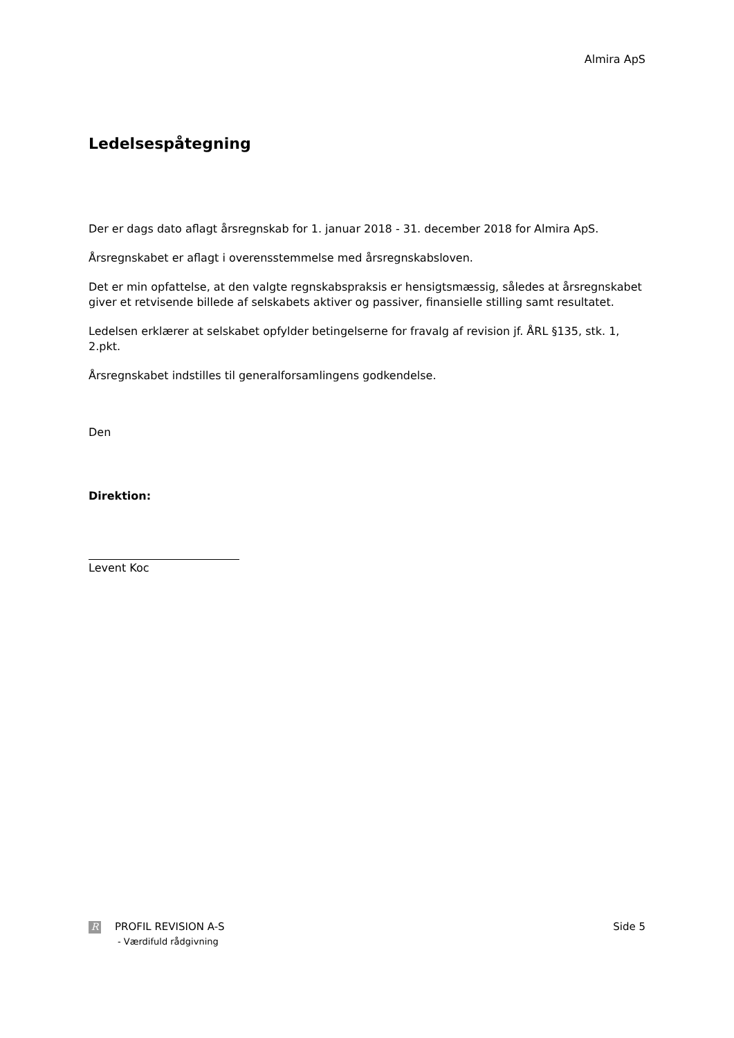Almira ApS
Ledelsespåtegning
Der er dags dato aflagt årsregnskab for 1. januar 2018 - 31. december 2018 for Almira ApS.
Årsregnskabet er aflagt i overensstemmelse med årsregnskabsloven.
Det er min opfattelse, at den valgte regnskabspraksis er hensigtsmæssig, således at årsregnskabet giver et retvisende billede af selskabets aktiver og passiver, finansielle stilling samt resultatet.
Ledelsen erklærer at selskabet opfylder betingelserne for fravalg af revision jf. ÅRL §135, stk. 1, 2.pkt.
Årsregnskabet indstilles til generalforsamlingens godkendelse.
Den
Direktion:
Levent Koc
R PROFIL REVISION A-S
- Værdifuld rådgivning
Side 5